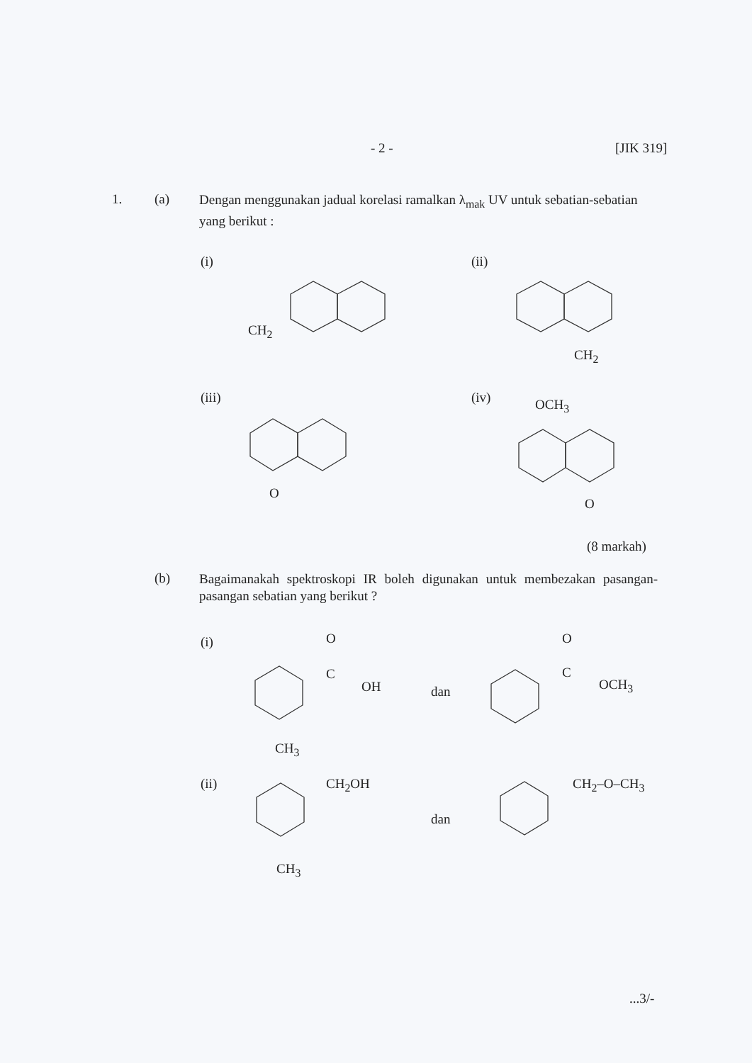- 2 - [JIK 319]
1. (a)
Dengan menggunakan jadual korelasi ramalkan λ<sub>mak</sub> UV untuk sebatian-sebatian yang berikut :
(i) (ii)
(iii) (iv)
CH<sub>2</sub>
CH<sub>2</sub>
O
OCH<sub>3</sub>
O
(8 markah)
(b)
Bagaimanakah spektroskopi IR boleh digunakan untuk membezakan pasangan-pasangan sebatian yang berikut ?
(i) O
C
OH dan
O
C
OCH<sub>3</sub>
CH<sub>3</sub>
(ii) CH<sub>2</sub>OH
dan
CH<sub>2</sub>–O–CH<sub>3</sub>
CH<sub>3</sub>
...3/-